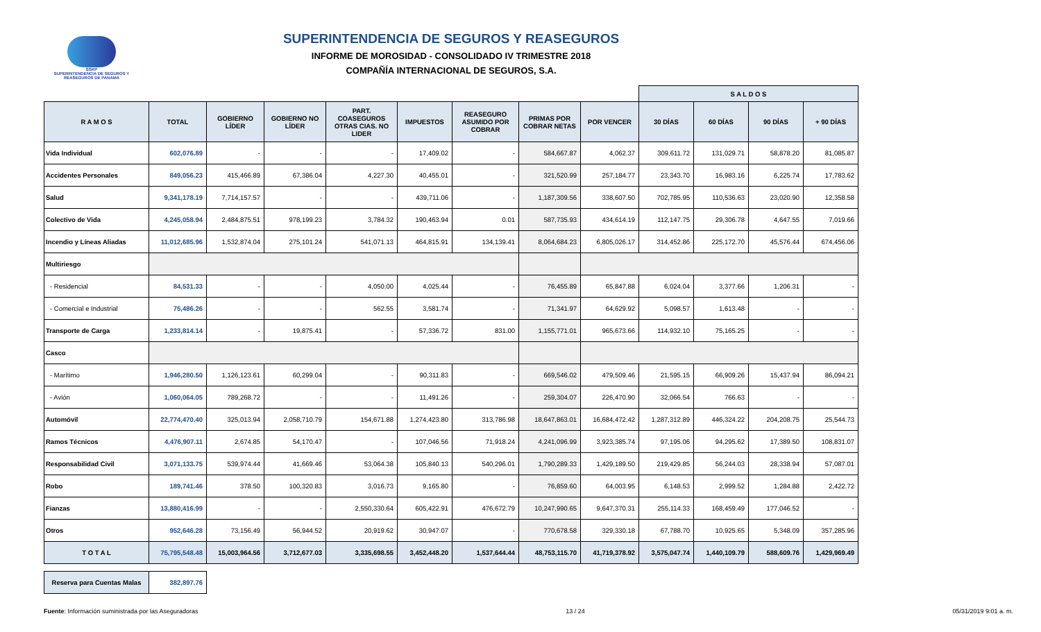SSRP
SUPERINTENDENCIA DE SEGUROS Y REASEGUROS DE PANAMÁ
SUPERINTENDENCIA DE SEGUROS Y REASEGUROS
INFORME DE MOROSIDAD - CONSOLIDADO IV TRIMESTRE 2018
COMPAÑÍA INTERNACIONAL DE SEGUROS, S.A.
| | | | | | | | | | S A L D O S | | | |
| R A M O S | TOTAL | GOBIERNO LÍDER | GOBIERNO NO LÍDER | PART. COASEGUROS OTRAS CIAS. NO LIDER | IMPUESTOS | REASEGURO ASUMIDO POR COBRAR | PRIMAS POR COBRAR NETAS | POR VENCER | 30 DÍAS | 60 DÍAS | 90 DÍAS | + 90 DÍAS |
| Vida Individual | 602,076.89 | - | - | - | 17,409.02 | - | 584,667.87 | 4,062.37 | 309,611.72 | 131,029.71 | 58,878.20 | 81,085.87 |
| Accidentes Personales | 849,056.23 | 415,466.89 | 67,386.04 | 4,227.30 | 40,455.01 | - | 321,520.99 | 257,184.77 | 23,343.70 | 16,983.16 | 6,225.74 | 17,783.62 |
| Salud | 9,341,178.19 | 7,714,157.57 | - | - | 439,711.06 | - | 1,187,309.56 | 338,607.50 | 702,785.95 | 110,536.63 | 23,020.90 | 12,358.58 |
| Colectivo de Vida | 4,245,058.94 | 2,484,875.51 | 978,199.23 | 3,784.32 | 190,463.94 | 0.01 | 587,735.93 | 434,614.19 | 112,147.75 | 29,306.78 | 4,647.55 | 7,019.66 |
| Incendio y Líneas Aliadas | 11,012,685.96 | 1,532,874.04 | 275,101.24 | 541,071.13 | 464,815.91 | 134,139.41 | 8,064,684.23 | 6,805,026.17 | 314,452.86 | 225,172.70 | 45,576.44 | 674,456.06 |
| Multiriesgo | | | | | | | | | | | | |
| - Residencial | 84,531.33 | - | - | 4,050.00 | 4,025.44 | - | 76,455.89 | 65,847.88 | 6,024.04 | 3,377.66 | 1,206.31 | - |
| - Comercial e Industrial | 75,486.26 | - | - | 562.55 | 3,581.74 | - | 71,341.97 | 64,629.92 | 5,098.57 | 1,613.48 | - | - |
| Transporte de Carga | 1,233,814.14 | - | 19,875.41 | - | 57,336.72 | 831.00 | 1,155,771.01 | 965,673.66 | 114,932.10 | 75,165.25 | - | - |
| Casco | | | | | | | | | | | | |
| - Marítimo | 1,946,280.50 | 1,126,123.61 | 60,299.04 | - | 90,311.83 | - | 669,546.02 | 479,509.46 | 21,595.15 | 66,909.26 | 15,437.94 | 86,094.21 |
| - Avión | 1,060,064.05 | 789,268.72 | - | - | 11,491.26 | - | 259,304.07 | 226,470.90 | 32,066.54 | 766.63 | - | - |
| Automóvil | 22,774,470.40 | 325,013.94 | 2,058,710.79 | 154,671.88 | 1,274,423.80 | 313,786.98 | 18,647,863.01 | 16,684,472.42 | 1,287,312.89 | 446,324.22 | 204,208.75 | 25,544.73 |
| Ramos Técnicos | 4,476,907.11 | 2,674.85 | 54,170.47 | - | 107,046.56 | 71,918.24 | 4,241,096.99 | 3,923,385.74 | 97,195.06 | 94,295.62 | 17,389.50 | 108,831.07 |
| Responsabilidad Civil | 3,071,133.75 | 539,974.44 | 41,669.46 | 53,064.38 | 105,840.13 | 540,296.01 | 1,790,289.33 | 1,429,189.50 | 219,429.85 | 56,244.03 | 28,338.94 | 57,087.01 |
| Robo | 189,741.46 | 378.50 | 100,320.83 | 3,016.73 | 9,165.80 | - | 76,859.60 | 64,003.95 | 6,148.53 | 2,999.52 | 1,284.88 | 2,422.72 |
| Fianzas | 13,880,416.99 | - | - | 2,550,330.64 | 605,422.91 | 476,672.79 | 10,247,990.65 | 9,647,370.31 | 255,114.33 | 168,459.49 | 177,046.52 | - |
| Otros | 952,646.28 | 73,156.49 | 56,944.52 | 20,919.62 | 30,947.07 | - | 770,678.58 | 329,330.18 | 67,788.70 | 10,925.65 | 5,348.09 | 357,285.96 |
| T O T A L | 75,795,548.48 | 15,003,964.56 | 3,712,677.03 | 3,335,698.55 | 3,452,448.20 | 1,537,644.44 | 48,753,115.70 | 41,719,378.92 | 3,575,047.74 | 1,440,109.79 | 588,609.76 | 1,429,969.49 |
| Reserva para Cuentas Malas | 382,897.76 |
Fuente: Información suministrada por las Aseguradoras 13 / 24 05/31/2019 9:01 a. m.